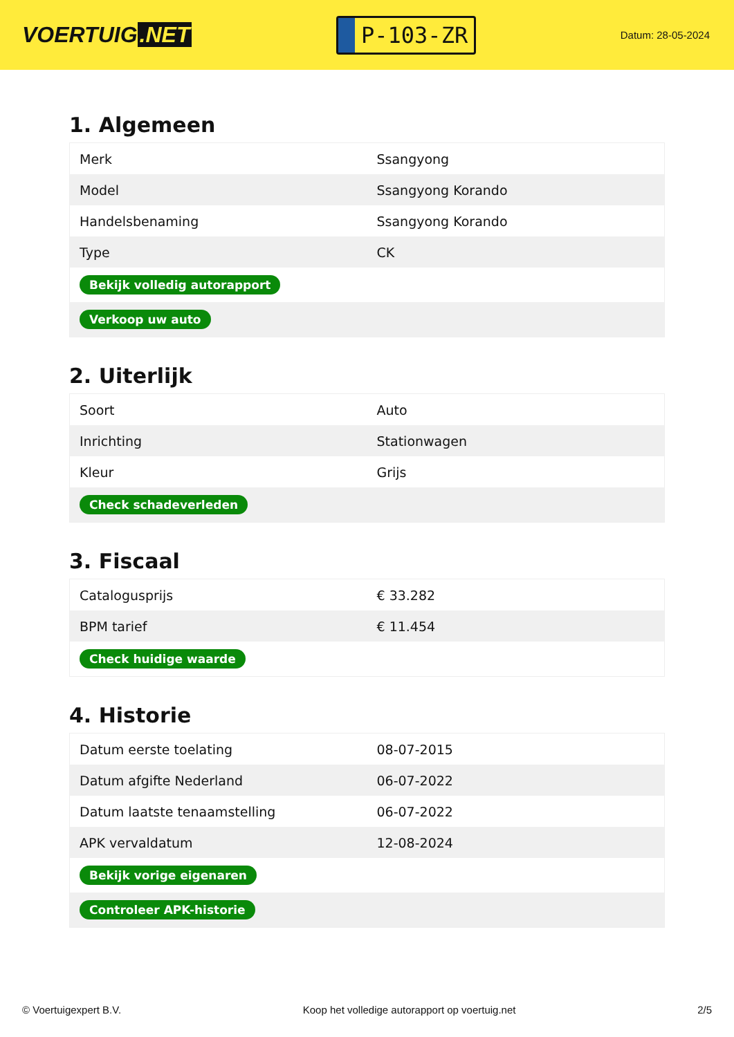VOERTUIG.NET
P-103-ZR
Datum: 28-05-2024
1. Algemeen
| Merk | Ssangyong |
| Model | Ssangyong Korando |
| Handelsbenaming | Ssangyong Korando |
| Type | CK |
| Bekijk volledig autorapport | |
| Verkoop uw auto | |
2. Uiterlijk
| Soort | Auto |
| Inrichting | Stationwagen |
| Kleur | Grijs |
| Check schadeverleden | |
3. Fiscaal
| Catalogusprijs | € 33.282 |
| BPM tarief | € 11.454 |
| Check huidige waarde | |
4. Historie
| Datum eerste toelating | 08-07-2015 |
| Datum afgifte Nederland | 06-07-2022 |
| Datum laatste tenaamstelling | 06-07-2022 |
| APK vervaldatum | 12-08-2024 |
| Bekijk vorige eigenaren | |
| Controleer APK-historie | |
© Voertuigexpert B.V. Koop het volledige autorapport op voertuig.net 2/5